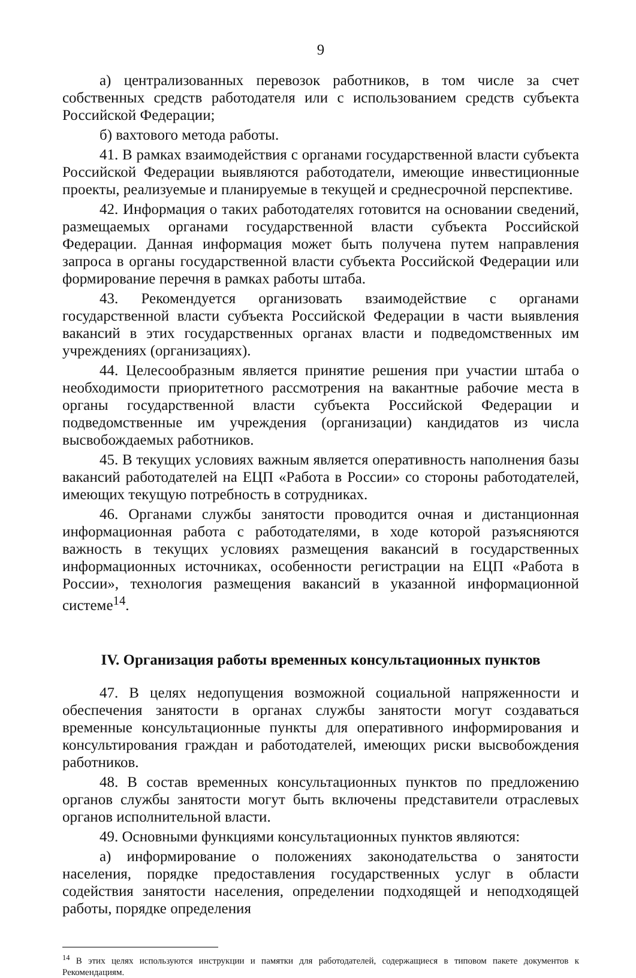9
а) централизованных перевозок работников, в том числе за счет собственных средств работодателя или с использованием средств субъекта Российской Федерации;
б) вахтового метода работы.
41. В рамках взаимодействия с органами государственной власти субъекта Российской Федерации выявляются работодатели, имеющие инвестиционные проекты, реализуемые и планируемые в текущей и среднесрочной перспективе.
42. Информация о таких работодателях готовится на основании сведений, размещаемых органами государственной власти субъекта Российской Федерации. Данная информация может быть получена путем направления запроса в органы государственной власти субъекта Российской Федерации или формирование перечня в рамках работы штаба.
43. Рекомендуется организовать взаимодействие с органами государственной власти субъекта Российской Федерации в части выявления вакансий в этих государственных органах власти и подведомственных им учреждениях (организациях).
44. Целесообразным является принятие решения при участии штаба о необходимости приоритетного рассмотрения на вакантные рабочие места в органы государственной власти субъекта Российской Федерации и подведомственные им учреждения (организации) кандидатов из числа высвобождаемых работников.
45. В текущих условиях важным является оперативность наполнения базы вакансий работодателей на ЕЦП «Работа в России» со стороны работодателей, имеющих текущую потребность в сотрудниках.
46. Органами службы занятости проводится очная и дистанционная информационная работа с работодателями, в ходе которой разъясняются важность в текущих условиях размещения вакансий в государственных информационных источниках, особенности регистрации на ЕЦП «Работа в России», технология размещения вакансий в указанной информационной системе<sup>14</sup>.
IV. Организация работы временных консультационных пунктов
47. В целях недопущения возможной социальной напряженности и обеспечения занятости в органах службы занятости могут создаваться временные консультационные пункты для оперативного информирования и консультирования граждан и работодателей, имеющих риски высвобождения работников.
48. В состав временных консультационных пунктов по предложению органов службы занятости могут быть включены представители отраслевых органов исполнительной власти.
49. Основными функциями консультационных пунктов являются:
а) информирование о положениях законодательства о занятости населения, порядке предоставления государственных услуг в области содействия занятости населения, определении подходящей и неподходящей работы, порядке определения
<sup>14</sup> В этих целях используются инструкции и памятки для работодателей, содержащиеся в типовом пакете документов к Рекомендациям.